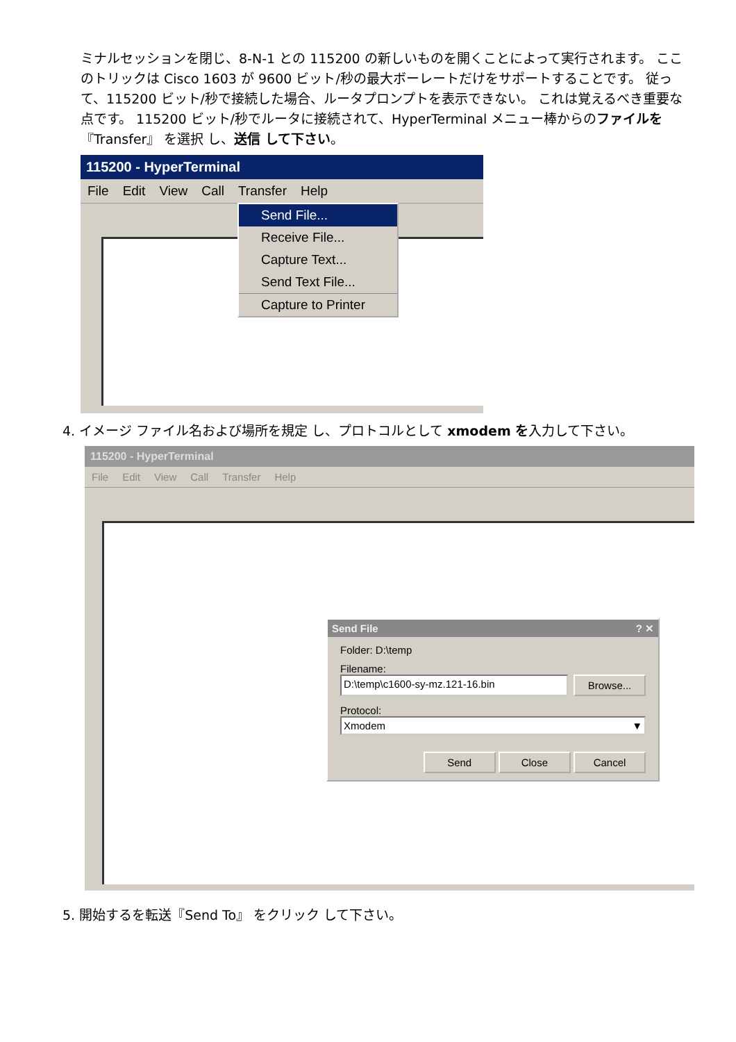ミナルセッションを閉じ、8-N-1 との 115200 の新しいものを開くことによって実行されます。 ここのトリックは Cisco 1603 が 9600 ビット/秒の最大ボーレートだけをサポートすることです。 従って、115200 ビット/秒で接続した場合、ルータプロンプトを表示できない。 これは覚えるべき重要な点です。 115200 ビット/秒でルータに接続されて、HyperTerminal メニュー棒からのファイルを『Transfer』 を選択 し、送信 して下さい。
115200 - HyperTerminal
File Edit View Call Transfer Help
Send File...
Receive File...
Capture Text...
Send Text File...
Capture to Printer
4. イメージ ファイル名および場所を規定 し、プロトコルとして xmodem を入力して下さい。
115200 - HyperTerminal
File Edit View Call Transfer Help
Send File ? ✕
Folder: D:\temp
Filename:
D:\temp\c1600-sy-mz.121-16.bin Browse...
Protocol:
Xmodem ▼
Send Close Cancel
5. 開始するを転送『Send To』 をクリック して下さい。